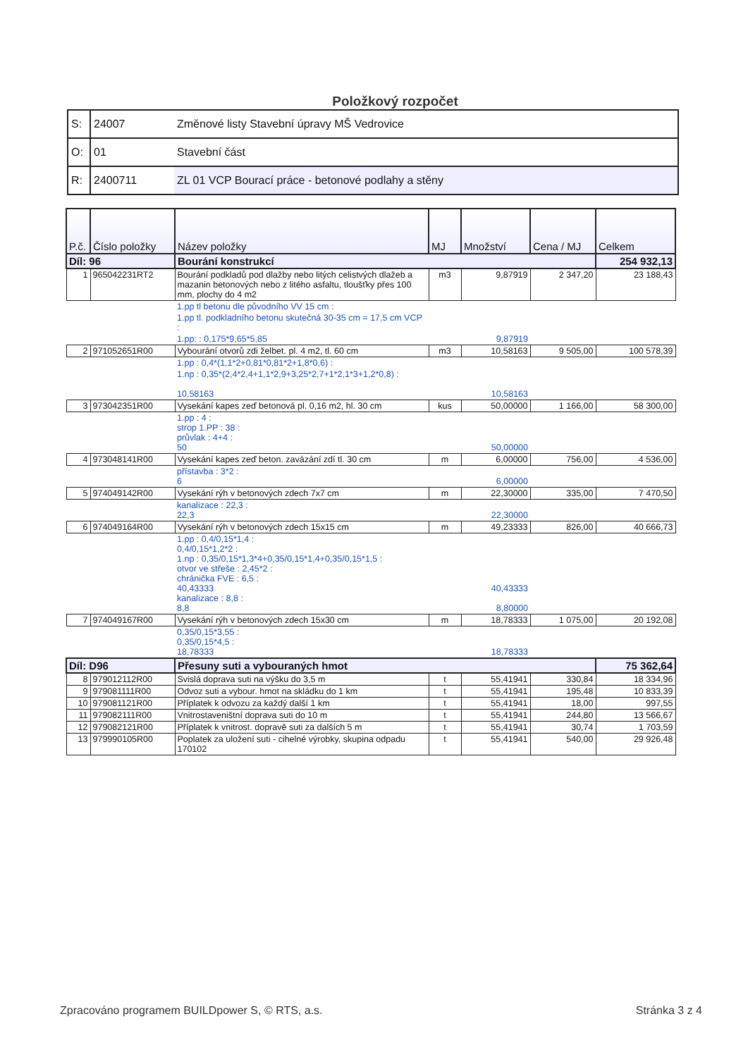Položkový rozpočet
| S: | 24007 | Změnové listy Stavební úpravy MŠ Vedrovice |
| O: | 01 | Stavební část |
| R: | 2400711 | ZL 01 VCP Bourací práce - betonové podlahy a stěny |
| P.č. | Číslo položky | Název položky | MJ | Množství | Cena / MJ | Celkem |
| --- | --- | --- | --- | --- | --- | --- |
| Díl: 96 | | Bourání konstrukcí | | | | 254 932,13 |
| 1 | 965042231RT2 | Bourání podkladů pod dlažby nebo litých celistvých dlažeb a mazanin betonových nebo z litého asfaltu, tloušťky přes 100 mm, plochy do 4 m2 | m3 | 9,87919 | 2 347,20 | 23 188,43 |
| | | 1.pp tl betonu dle původního VV 15 cm : | | | | |
| | | 1.pp tl. podkladního betonu skutečná 30-35 cm = 17,5 cm VCP : | | | | |
| | | 1.pp: : 0,175*9,65*5,85 | | 9,87919 | | |
| 2 | 971052651R00 | Vybourání otvorů zdi želbet. pl. 4 m2, tl. 60 cm | m3 | 10,58163 | 9 505,00 | 100 578,39 |
| | | 1.pp : 0,4*(1,1*2+0,81*0,81*2+1,8*0,6) : | | | | |
| | | 1.np : 0,35*(2,4*2,4+1,1*2,9+3,25*2,7+1*2,1*3+1,2*0,8) : 10,58163 | | 10,58163 | | |
| 3 | 973042351R00 | Vysekání kapes zeď betonová pl. 0,16 m2, hl. 30 cm | kus | 50,00000 | 1 166,00 | 58 300,00 |
| | | 1.pp : 4 : strop 1.PP : 38 : průvlak : 4+4 : 50 | | 50,00000 | | |
| 4 | 973048141R00 | Vysekání kapes zeď beton. zavázání zdí tl. 30 cm | m | 6,00000 | 756,00 | 4 536,00 |
| | | přístavba : 3*2 : 6 | | 6,00000 | | |
| 5 | 974049142R00 | Vysekání rýh v betonových zdech 7x7 cm | m | 22,30000 | 335,00 | 7 470,50 |
| | | kanalizace : 22,3 : 22,3 | | 22,30000 | | |
| 6 | 974049164R00 | Vysekání rýh v betonových zdech 15x15 cm | m | 49,23333 | 826,00 | 40 666,73 |
| | | 1.pp : 0,4/0,15*1,4 : 0,4/0,15*1,2*2 : 1.np : 0,35/0,15*1,3*4+0,35/0,15*1,4+0,35/0,15*1,5 : otvor ve střeše : 2,45*2 : chránička FVE : 6,5 : 40,43333 kanalizace : 8,8 : 8,8 | | 40,43333 8,80000 | | |
| 7 | 974049167R00 | Vysekání rýh v betonových zdech 15x30 cm | m | 18,78333 | 1 075,00 | 20 192,08 |
| | | 0,35/0,15*3,55 : 0,35/0,15*4,5 : 18,78333 | | 18,78333 | | |
| Díl: D96 | | Přesuny suti a vybouraných hmot | | | | 75 362,64 |
| 8 | 979012112R00 | Svislá doprava suti na výšku do 3,5 m | t | 55,41941 | 330,84 | 18 334,96 |
| 9 | 979081111R00 | Odvoz suti a vybour. hmot na skládku do 1 km | t | 55,41941 | 195,48 | 10 833,39 |
| 10 | 979081121R00 | Příplatek k odvozu za každý další 1 km | t | 55,41941 | 18,00 | 997,55 |
| 11 | 979082111R00 | Vnitrostaveništní doprava suti do 10 m | t | 55,41941 | 244,80 | 13 566,67 |
| 12 | 979082121R00 | Příplatek k vnitrost. dopravě suti za dalších 5 m | t | 55,41941 | 30,74 | 1 703,59 |
| 13 | 979990105R00 | Poplatek za uložení suti - cihelné výrobky, skupina odpadu 170102 | t | 55,41941 | 540,00 | 29 926,48 |
Zpracováno programem BUILDpower S, © RTS, a.s. Stránka 3 z 4